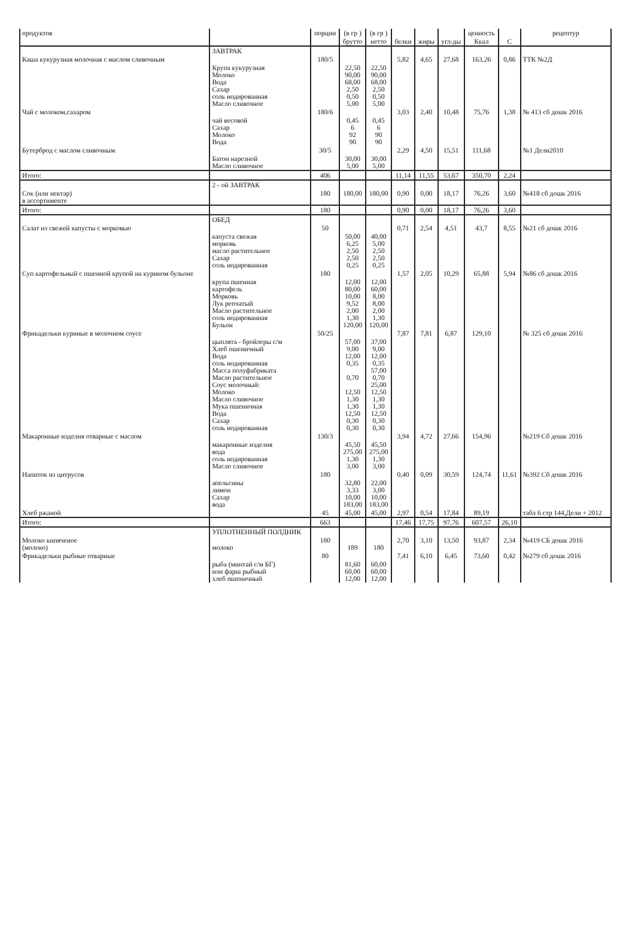| продуктов | | порции | (в гр ) | (в гр ) | | | | ценность | | рецептур |
| --- | --- | --- | --- | --- | --- | --- | --- | --- | --- | --- |
| | | | брутто | нетто | белки | жиры | угл-ды | Ккал | С | |
| | ЗАВТРАК | | | | | | | | | |
| Каша кукурузная молочная с маслом сливочным | | 180/5 | | | 5,82 | 4,65 | 27,68 | 163,26 | 0,86 | ТТК №2Д |
| | Крупа кукурузная Молоко Вода Сахар соль иодированная Масло сливочное | | 22,50 90,00 68,00 2,50 0,50 5,00 | 22,50 90,00 68,00 2,50 0,50 5,00 | | | | | | |
| Чай с молоком,сахаром | | 180/6 | | | 3,03 | 2,40 | 10,48 | 75,76 | 1,38 | № 413 сб дошк 2016 |
| | чай весовой Сахар Молоко Вода | | 0,45 6 92 90 | 0,45 6 90 90 | | | | | | |
| Бутерброд с маслом сливочным | | 30/5 | | | 2,29 | 4,50 | 15,51 | 111,68 | | №1 Дели2010 |
| | Батон нарезной Масло сливочное | | 30,00 5,00 | 30,00 5,00 | | | | | | |
| Итого: | | 406 | | | 11,14 | 11,55 | 53,67 | 350,70 | 2,24 | |
| | 2 - ой ЗАВТРАК | | | | | | | | | |
| Сок (или нектар) в ассортименте | | 180 | 180,00 | 180,00 | 0,90 | 0,00 | 18,17 | 76,26 | 3,60 | №418 сб дошк 2016 |
| Итого: | | 180 | | | 0,90 | 0,00 | 18,17 | 76,26 | 3,60 | |
| | ОБЕД | | | | | | | | | |
| Салат из свежей капусты с морковью | | 50 | | | 0,71 | 2,54 | 4,51 | 43,7 | 8,55 | №21 сб дошк 2016 |
| | капуста свежая морковь масло растительное Сахар соль иодированная | | 50,00 6,25 2,50 2,50 0,25 | 40,00 5,00 2,50 2,50 0,25 | | | | | | |
| Суп картофельный с пшенной крупой на курином бульоне | | 180 | | | 1,57 | 2,05 | 10,29 | 65,88 | 5,94 | №86 сб дошк 2016 |
| | крупа пшенная картофель Морковь Лук репчатый Масло растительное соль иодированная Бульон | | 12,00 80,00 10,00 9,52 2,00 1,30 120,00 | 12,00 60,00 8,00 8,00 2,00 1,30 120,00 | | | | | | |
| Фрикадельки куриные в молочном соусе | | 50/25 | | | 7,87 | 7,81 | 6,87 | 129,10 | | № 325 сб дошк 2016 |
| | цыплята - бройлеры с/м Хлеб пшеничный Вода соль иодированная Масса полуфабриката Масло растительное Соус молочный: Молоко Масло сливочное Мука пшеничная Вода Сахар соль иодированная | | 57,00 9,00 12,00 0,35 0,70 12,50 1,30 1,30 12,50 0,30 0,30 | 37,00 9,00 12,00 0,35 57,00 0,70 25,00 12,50 1,30 1,30 12,50 0,30 0,30 | | | | | | |
| Макаронные изделия отварные с маслом | | 130/3 | | | 3,94 | 4,72 | 27,66 | 154,96 | | №219 Сб дошк 2016 |
| | макаронные изделия вода соль иодированная Масло сливочное | | 45,50 275,00 1,30 3,00 | 45,50 275,00 1,30 3,00 | | | | | | |
| Напиток из цитрусов | | 180 | | | 0,40 | 0,09 | 30,59 | 124,74 | 11,61 | №392 Сб дошк 2016 |
| | апельсины лимон Сахар вода | | 32,80 3,33 10,00 183,00 | 22,00 3,00 10,00 183,00 | | | | | | |
| Хлеб ржаной | | 45 | 45,00 | 45,00 | 2,97 | 0,54 | 17,84 | 89,19 | | табл 6 стр 144,Дели + 2012 |
| Итого: | | 663 | | | 17,46 | 17,75 | 97,76 | 607,57 | 26,10 | |
| | УПЛОТНЕННЫЙ ПОЛДНИК | | | | | | | | | |
| Молоко кипяченое (молоко) | молоко | 180 | 189 | 180 | 2,70 | 3,10 | 13,50 | 93,87 | 2,34 | №419 СБ дошк 2016 |
| Фрикадельки рыбные отварные | | 80 | | | 7,41 | 6,10 | 6,45 | 73,60 | 0,42 | №279 сб дошк 2016 |
| | рыба (минтай с/м БГ) или фарш рыбный хлеб пшеничный | | 81,60 60,00 12,00 | 60,00 60,00 12,00 | | | | | | |